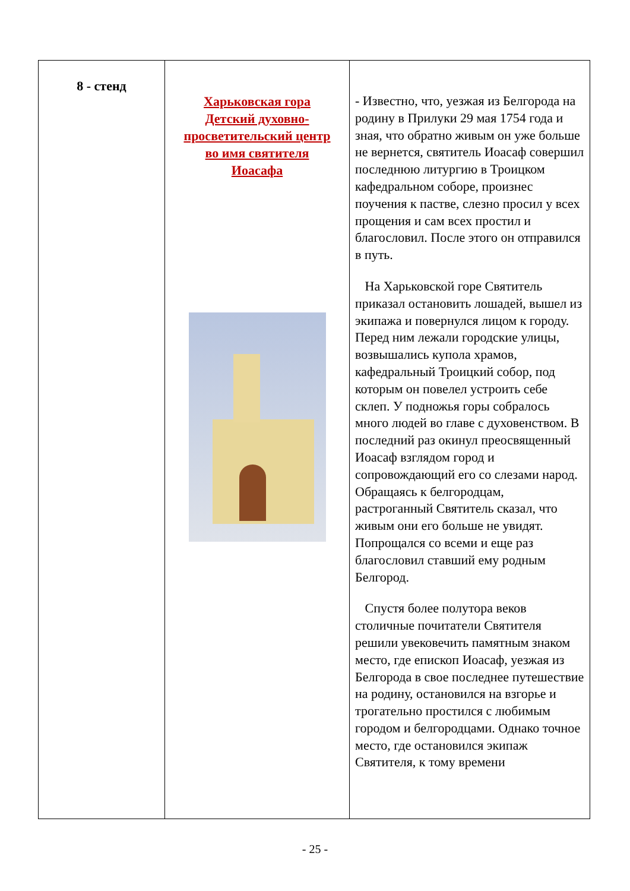| 8 - стенд | Харьковская гора Детский духовно- просветительский центр во имя святителя Иоасафа | - Известно, что, уезжая из Белгорода на родину в Прилуки 29 мая 1754 года и зная, что обратно живым он уже больше не вернется, святитель Иоасаф совершил последнюю литургию в Троицком кафедральном соборе, произнес поучения к пастве, слезно просил у всех прощения и сам всех простил и благословил. После этого он отправился в путь. На Харьковской горе Святитель приказал остановить лошадей, вышел из экипажа и повернулся лицом к городу. Перед ним лежали городские улицы, возвышались купола храмов, кафедральный Троицкий собор, под которым он повелел устроить себе склеп. У подножья горы собралось много людей во главе с духовенством. В последний раз окинул преосвященный Иоасаф взглядом город и сопровождающий его со слезами народ. Обращаясь к белгородцам, растроганный Святитель сказал, что живым они его больше не увидят. Попрощался со всеми и еще раз благословил ставший ему родным Белгород. Спустя более полутора веков столичные почитатели Святителя решили увековечить памятным знаком место, где епископ Иоасаф, уезжая из Белгорода в свое последнее путешествие на родину, остановился на взгорье и трогательно простился с любимым городом и белгородцами. Однако точное место, где остановился экипаж Святителя, к тому времени |
- 25 -